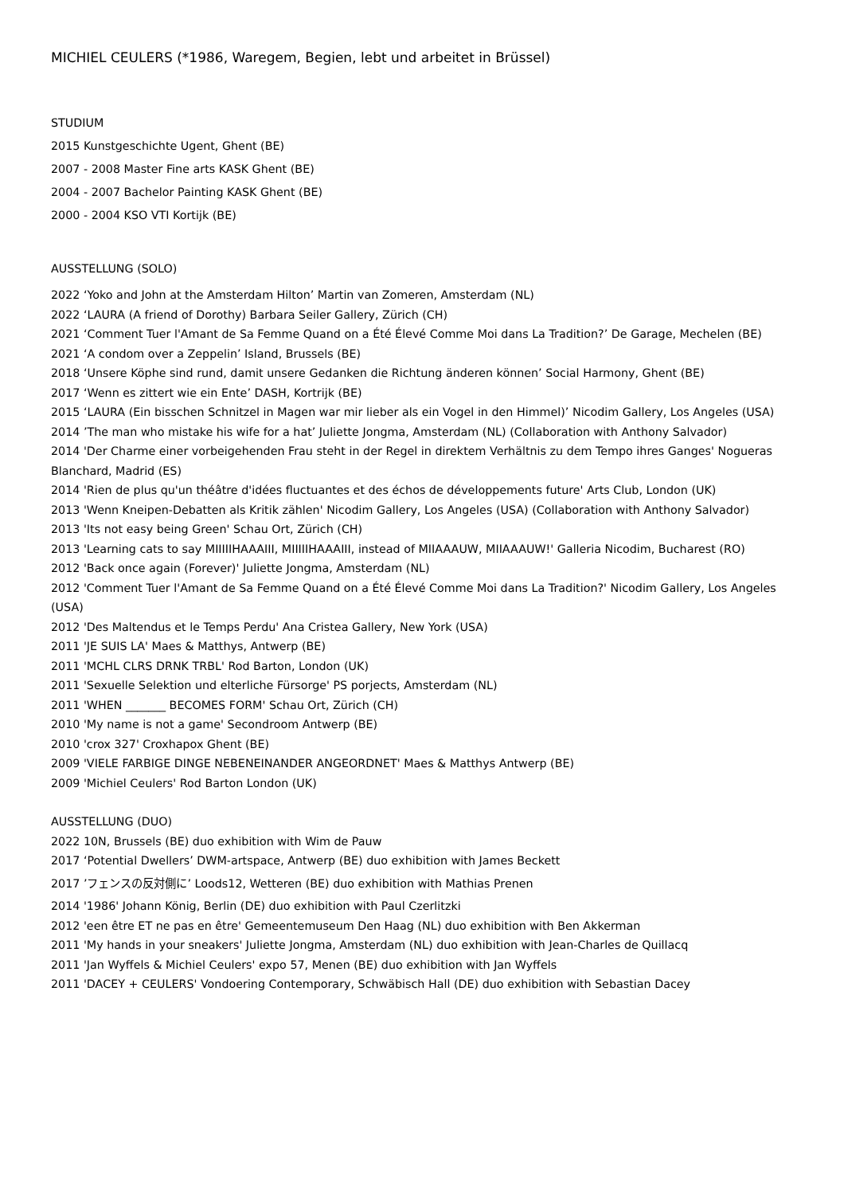MICHIEL CEULERS (*1986, Waregem, Begien, lebt und arbeitet in Brüssel)
STUDIUM
2015 Kunstgeschichte Ugent, Ghent (BE)
2007 - 2008 Master Fine arts KASK Ghent (BE)
2004 - 2007 Bachelor Painting KASK Ghent (BE)
2000 - 2004 KSO VTI Kortijk (BE)
AUSSTELLUNG (SOLO)
2022 ‘Yoko and John at the Amsterdam Hilton’ Martin van Zomeren, Amsterdam (NL)
2022 ‘LAURA (A friend of Dorothy) Barbara Seiler Gallery, Zürich (CH)
2021 ‘Comment Tuer l'Amant de Sa Femme Quand on a Été Élevé Comme Moi dans La Tradition?’ De Garage, Mechelen (BE)
2021 ‘A condom over a Zeppelin’ Island, Brussels (BE)
2018 ‘Unsere Köphe sind rund, damit unsere Gedanken die Richtung änderen können’ Social Harmony, Ghent (BE)
2017 ‘Wenn es zittert wie ein Ente’ DASH, Kortrijk (BE)
2015 ‘LAURA (Ein bisschen Schnitzel in Magen war mir lieber als ein Vogel in den Himmel)’ Nicodim Gallery, Los Angeles (USA)
2014 ’The man who mistake his wife for a hat’ Juliette Jongma, Amsterdam (NL) (Collaboration with Anthony Salvador)
2014 'Der Charme einer vorbeigehenden Frau steht in der Regel in direktem Verhältnis zu dem Tempo ihres Ganges' Nogueras Blanchard, Madrid (ES)
2014 'Rien de plus qu'un théâtre d'idées fluctuantes et des échos de développements future' Arts Club, London (UK)
2013 'Wenn Kneipen-Debatten als Kritik zählen' Nicodim Gallery, Los Angeles (USA) (Collaboration with Anthony Salvador)
2013 'Its not easy being Green' Schau Ort, Zürich (CH)
2013 'Learning cats to say MIIIIIHAAAIII, MIIIIIHAAAIII, instead of MIIAAAUW, MIIAAAUW!' Galleria Nicodim, Bucharest (RO)
2012 'Back once again (Forever)' Juliette Jongma, Amsterdam (NL)
2012 'Comment Tuer l'Amant de Sa Femme Quand on a Été Élevé Comme Moi dans La Tradition?' Nicodim Gallery, Los Angeles (USA)
2012 'Des Maltendus et le Temps Perdu' Ana Cristea Gallery, New York (USA)
2011 'JE SUIS LA' Maes & Matthys, Antwerp (BE)
2011 'MCHL CLRS DRNK TRBL' Rod Barton, London (UK)
2011 'Sexuelle Selektion und elterliche Fürsorge' PS porjects, Amsterdam (NL)
2011 'WHEN _______ BECOMES FORM' Schau Ort, Zürich (CH)
2010 'My name is not a game' Secondroom Antwerp (BE)
2010 'crox 327' Croxhapox Ghent (BE)
2009 'VIELE FARBIGE DINGE NEBENEINANDER ANGEORDNET' Maes & Matthys Antwerp (BE)
2009 'Michiel Ceulers' Rod Barton London (UK)
AUSSTELLUNG (DUO)
2022 10N, Brussels (BE) duo exhibition with Wim de Pauw
2017 ‘Potential Dwellers’ DWM-artspace, Antwerp (BE) duo exhibition with James Beckett
2017 ’フェンスの反対側に’ Loods12, Wetteren (BE) duo exhibition with Mathias Prenen
2014 '1986' Johann König, Berlin (DE) duo exhibition with Paul Czerlitzki
2012 'een être ET ne pas en être' Gemeentemuseum Den Haag (NL) duo exhibition with Ben Akkerman
2011 'My hands in your sneakers' Juliette Jongma, Amsterdam (NL) duo exhibition with Jean-Charles de Quillacq
2011 'Jan Wyffels & Michiel Ceulers' expo 57, Menen (BE) duo exhibition with Jan Wyffels
2011 'DACEY + CEULERS' Vondoering Contemporary, Schwäbisch Hall (DE) duo exhibition with Sebastian Dacey